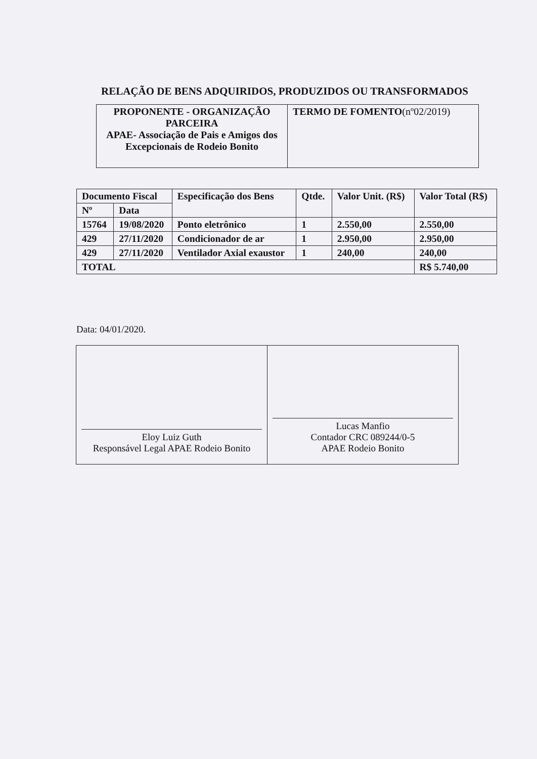RELAÇÃO DE BENS ADQUIRIDOS, PRODUZIDOS OU TRANSFORMADOS
| PROPONENTE - ORGANIZAÇÃO PARCEIRA APAE- Associação de Pais e Amigos dos Excepcionais de Rodeio Bonito | TERMO DE FOMENTO (nº02/2019) |
| Documento Fiscal | | Especificação dos Bens | Qtde. | Valor Unit. (R$) | Valor Total (R$) |
| --- | --- | --- | --- | --- | --- |
| Nº | Data | | | | |
| 15764 | 19/08/2020 | Ponto eletrônico | 1 | 2.550,00 | 2.550,00 |
| 429 | 27/11/2020 | Condicionador de ar | 1 | 2.950,00 | 2.950,00 |
| 429 | 27/11/2020 | Ventilador Axial exaustor | 1 | 240,00 | 240,00 |
| TOTAL | | | | | R$ 5.740,00 |
Data: 04/01/2020.
| Eloy Luiz Guth Responsável Legal APAE Rodeio Bonito | Lucas Manfio Contador CRC 089244/0-5 APAE Rodeio Bonito |